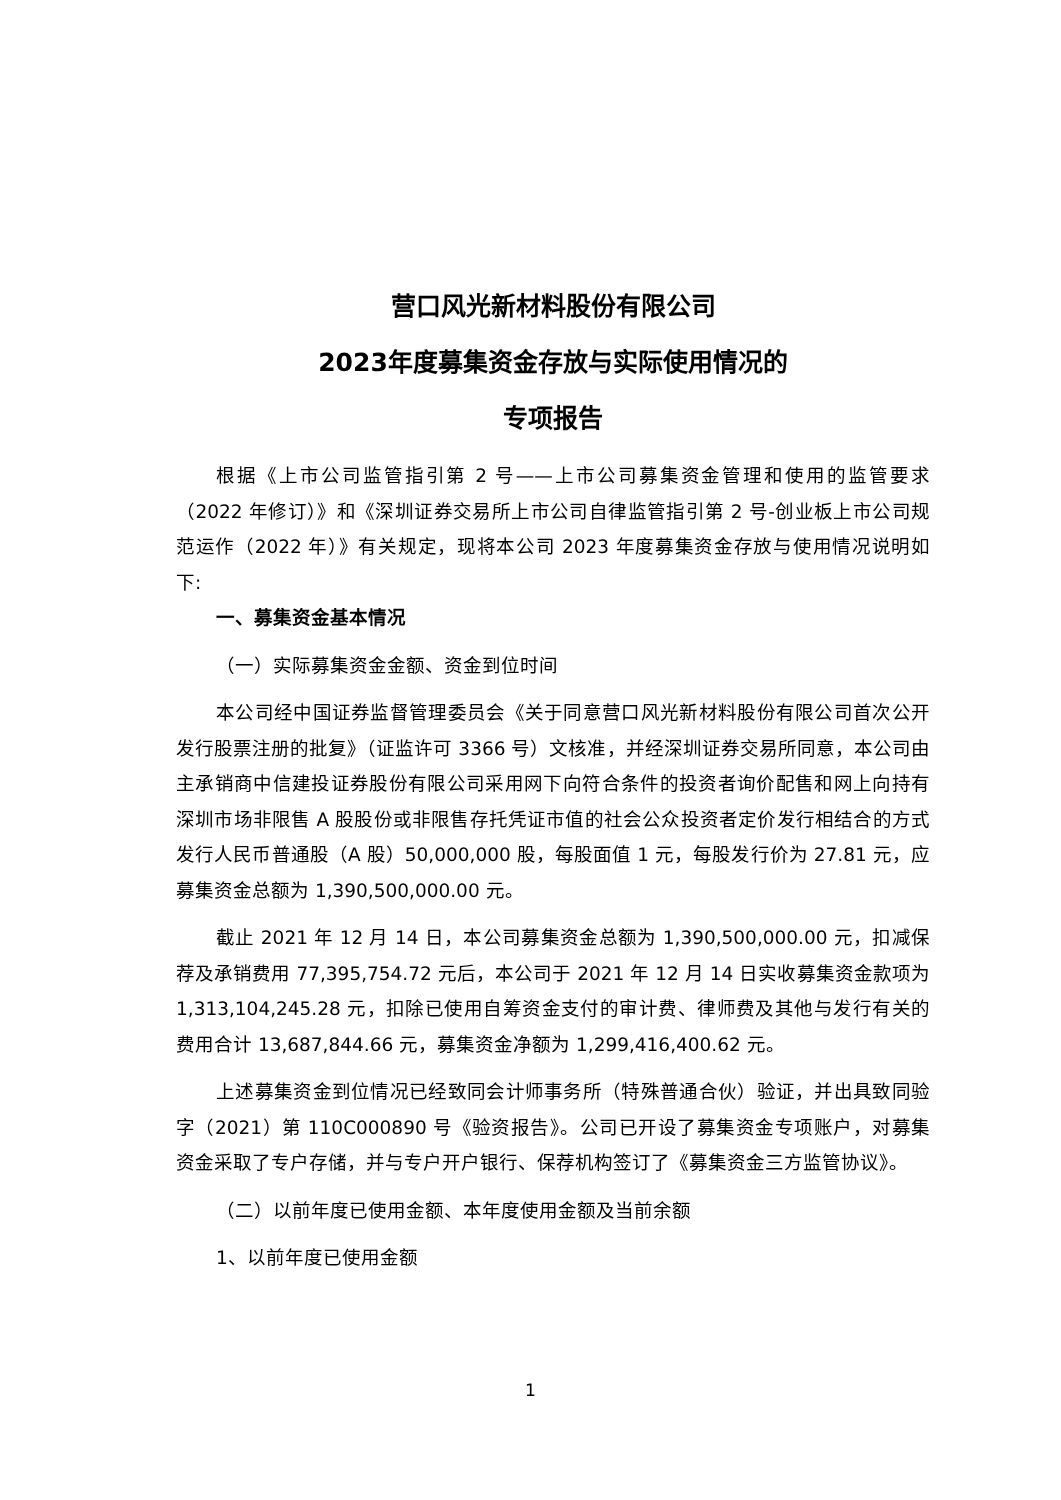营口风光新材料股份有限公司
2023年度募集资金存放与实际使用情况的
专项报告
根据《上市公司监管指引第 2 号——上市公司募集资金管理和使用的监管要求（2022 年修订）》和《深圳证券交易所上市公司自律监管指引第 2 号-创业板上市公司规范运作（2022 年）》有关规定，现将本公司 2023 年度募集资金存放与使用情况说明如下:
一、募集资金基本情况
（一）实际募集资金金额、资金到位时间
本公司经中国证券监督管理委员会《关于同意营口风光新材料股份有限公司首次公开发行股票注册的批复》（证监许可 3366 号）文核准，并经深圳证券交易所同意，本公司由主承销商中信建投证券股份有限公司采用网下向符合条件的投资者询价配售和网上向持有深圳市场非限售 A 股股份或非限售存托凭证市值的社会公众投资者定价发行相结合的方式发行人民币普通股（A 股）50,000,000 股，每股面值 1 元，每股发行价为 27.81 元，应募集资金总额为 1,390,500,000.00 元。
截止 2021 年 12 月 14 日，本公司募集资金总额为 1,390,500,000.00 元，扣减保荐及承销费用 77,395,754.72 元后，本公司于 2021 年 12 月 14 日实收募集资金款项为 1,313,104,245.28 元，扣除已使用自筹资金支付的审计费、律师费及其他与发行有关的费用合计 13,687,844.66 元，募集资金净额为 1,299,416,400.62 元。
上述募集资金到位情况已经致同会计师事务所（特殊普通合伙）验证，并出具致同验字（2021）第 110C000890 号《验资报告》。公司已开设了募集资金专项账户，对募集资金采取了专户存储，并与专户开户银行、保荐机构签订了《募集资金三方监管协议》。
（二）以前年度已使用金额、本年度使用金额及当前余额
1、以前年度已使用金额
1